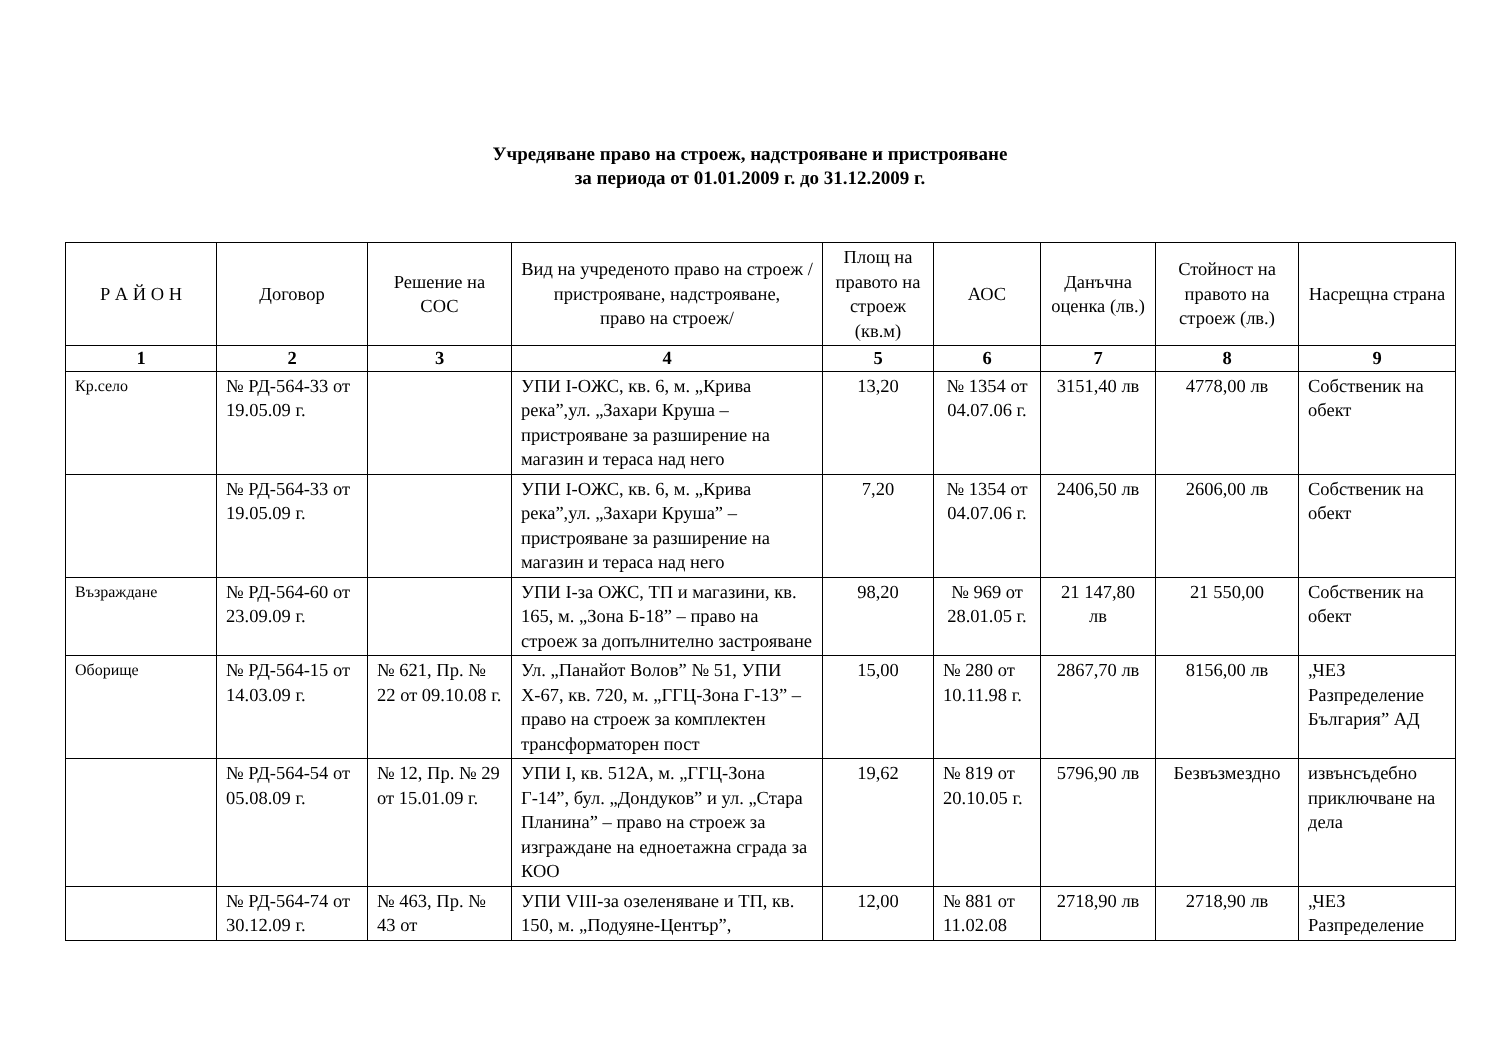Учредяване право на строеж, надстрояване и пристрояване
за периода от 01.01.2009 г. до 31.12.2009 г.
| Р А Й О Н | Договор | Решение на СОС | Вид на учреденото право на строеж /пристрояване, надстрояване, право на строеж/ | Площ на правото на строеж (кв.м) | АОС | Данъчна оценка (лв.) | Стойност на правото на строеж (лв.) | Насрещна страна |
| --- | --- | --- | --- | --- | --- | --- | --- | --- |
| 1 | 2 | 3 | 4 | 5 | 6 | 7 | 8 | 9 |
| Кр.село | № РД-564-33 от 19.05.09 г. | | УПИ I-ОЖС, кв. 6, м. „Крива река”,ул. „Захари Круша – пристрояване за разширение на магазин и тераса над него | 13,20 | № 1354 от 04.07.06 г. | 3151,40 лв | 4778,00 лв | Собственик на обект |
| | № РД-564-33 от 19.05.09 г. | | УПИ I-ОЖС, кв. 6, м. „Крива река”,ул. „Захари Круша” – пристрояване за разширение на магазин и тераса над него | 7,20 | № 1354 от 04.07.06 г. | 2406,50 лв | 2606,00 лв | Собственик на обект |
| Възраждане | № РД-564-60 от 23.09.09 г. | | УПИ I-за ОЖС, ТП и магазини, кв. 165, м. „Зона Б-18” – право на строеж за допълнително застрояване | 98,20 | № 969 от 28.01.05 г. | 21 147,80 лв | 21 550,00 | Собственик на обект |
| Оборище | № РД-564-15 от 14.03.09 г. | № 621, Пр. № 22 от 09.10.08 г. | Ул. „Панайот Волов” № 51, УПИ Х-67, кв. 720, м. „ГГЦ-Зона Г-13” – право на строеж за комплектен трансформаторен пост | 15,00 | № 280 от 10.11.98 г. | 2867,70 лв | 8156,00 лв | „ЧЕЗ Разпределение България” АД |
| | № РД-564-54 от 05.08.09 г. | № 12, Пр. № 29 от 15.01.09 г. | УПИ I, кв. 512А, м. „ГГЦ-Зона Г-14”, бул. „Дондуков” и ул. „Стара Планина” – право на строеж за изграждане на едноетажна сграда за КОО | 19,62 | № 819 от 20.10.05 г. | 5796,90 лв | Безвъзмездно | извънсъдебно приключване на дела |
| | № РД-564-74 от 30.12.09 г. | № 463, Пр. № 43 от | УПИ VIII-за озеленяване и ТП, кв. 150, м. „Подуяне-Център”, | 12,00 | № 881 от 11.02.08 | 2718,90 лв | 2718,90 лв | „ЧЕЗ Разпределение |